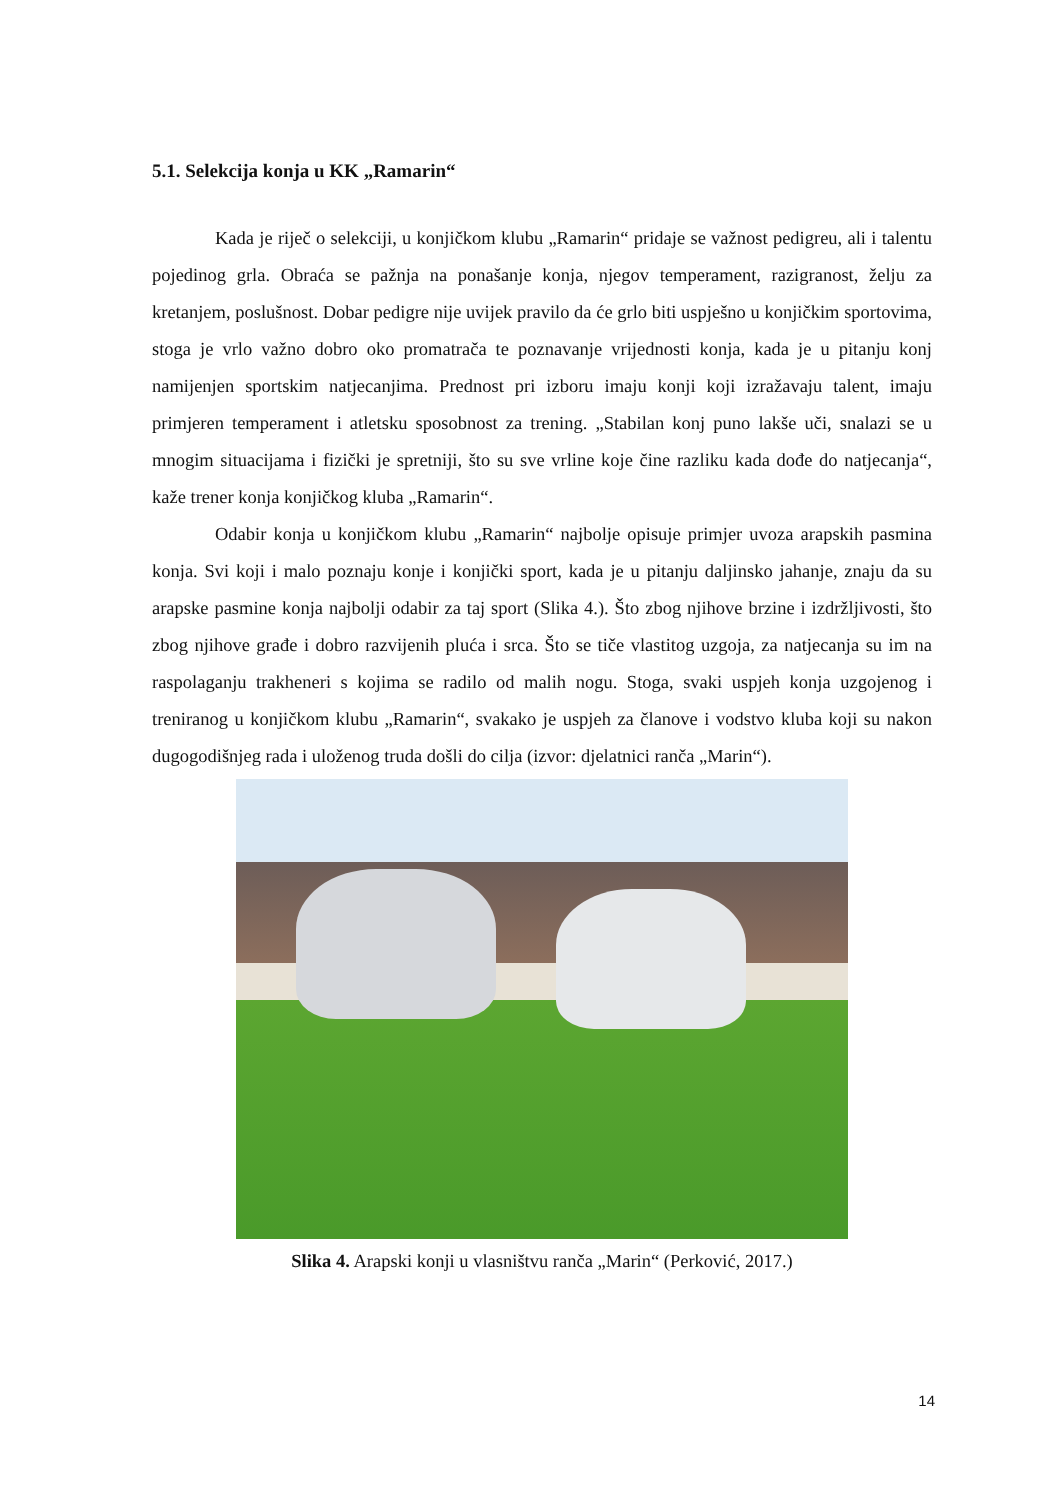5.1. Selekcija konja u KK „Ramarin“
Kada je riječ o selekciji, u konjičkom klubu „Ramarin“ pridaje se važnost pedigreu, ali i talentu pojedinog grla. Obraća se pažnja na ponašanje konja, njegov temperament, razigranost, želju za kretanjem, poslušnost. Dobar pedigre nije uvijek pravilo da će grlo biti uspješno u konjičkim sportovima, stoga je vrlo važno dobro oko promatrača te poznavanje vrijednosti konja, kada je u pitanju konj namijenjen sportskim natjecanjima. Prednost pri izboru imaju konji koji izražavaju talent, imaju primjeren temperament i atletsku sposobnost za trening. „Stabilan konj puno lakše uči, snalazi se u mnogim situacijama i fizički je spretniji, što su sve vrline koje čine razliku kada dođe do natjecanja“, kaže trener konja konjičkog kluba „Ramarin“.
Odabir konja u konjičkom klubu „Ramarin“ najbolje opisuje primjer uvoza arapskih pasmina konja. Svi koji i malo poznaju konje i konjički sport, kada je u pitanju daljinsko jahanje, znaju da su arapske pasmine konja najbolji odabir za taj sport (Slika 4.). Što zbog njihove brzine i izdržljivosti, što zbog njihove građe i dobro razvijenih pluća i srca. Što se tiče vlastitog uzgoja, za natjecanja su im na raspolaganju trakheneri s kojima se radilo od malih nogu. Stoga, svaki uspjeh konja uzgojenog i treniranog u konjičkom klubu „Ramarin“, svakako je uspjeh za članove i vodstvo kluba koji su nakon dugogodišnjeg rada i uloženog truda došli do cilja (izvor: djelatnici ranča „Marin“).
Slika 4. Arapski konji u vlasništvu ranča „Marin“ (Perković, 2017.)
14